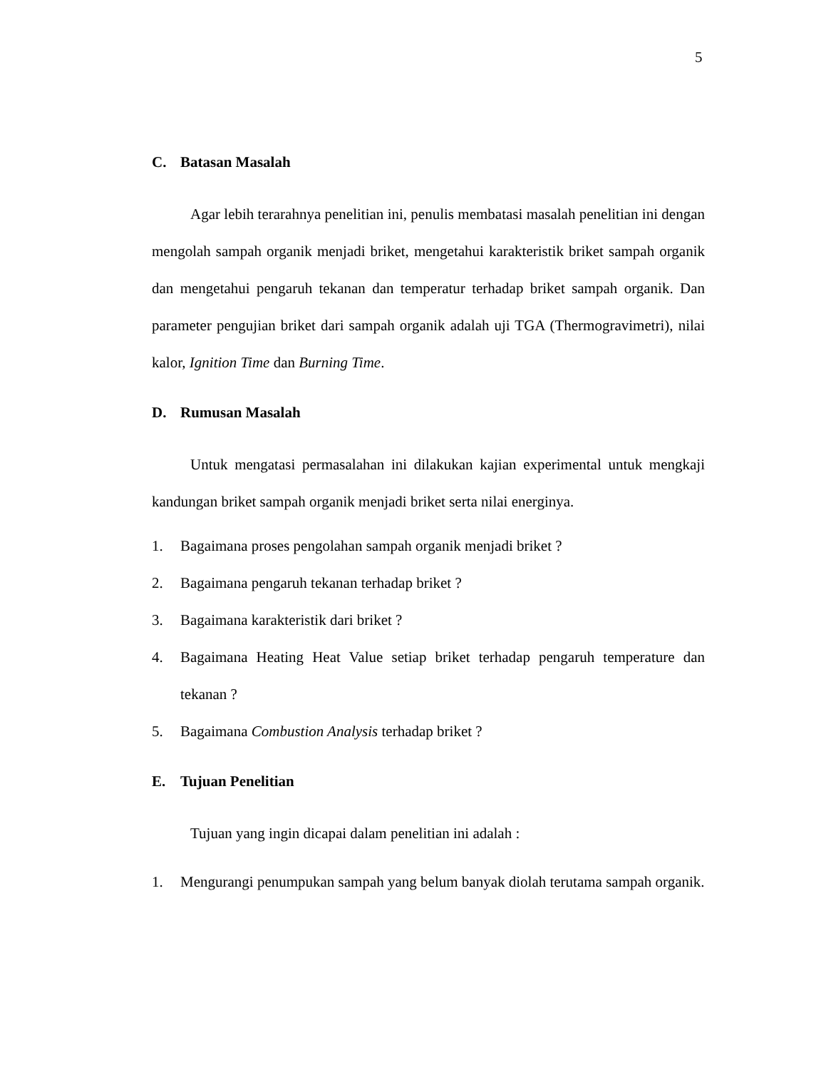5
C. Batasan Masalah
Agar lebih terarahnya penelitian ini, penulis membatasi masalah penelitian ini dengan mengolah sampah organik menjadi briket, mengetahui karakteristik briket sampah organik dan mengetahui pengaruh tekanan dan temperatur terhadap briket sampah organik. Dan parameter pengujian briket dari sampah organik adalah uji TGA (Thermogravimetri), nilai kalor, Ignition Time dan Burning Time.
D. Rumusan Masalah
Untuk mengatasi permasalahan ini dilakukan kajian experimental untuk mengkaji kandungan briket sampah organik menjadi briket serta nilai energinya.
1. Bagaimana proses pengolahan sampah organik menjadi briket ?
2. Bagaimana pengaruh tekanan terhadap briket ?
3. Bagaimana karakteristik dari briket ?
4. Bagaimana Heating Heat Value setiap briket terhadap pengaruh temperature dan tekanan ?
5. Bagaimana Combustion Analysis terhadap briket ?
E. Tujuan Penelitian
Tujuan yang ingin dicapai dalam penelitian ini adalah :
1. Mengurangi penumpukan sampah yang belum banyak diolah terutama sampah organik.